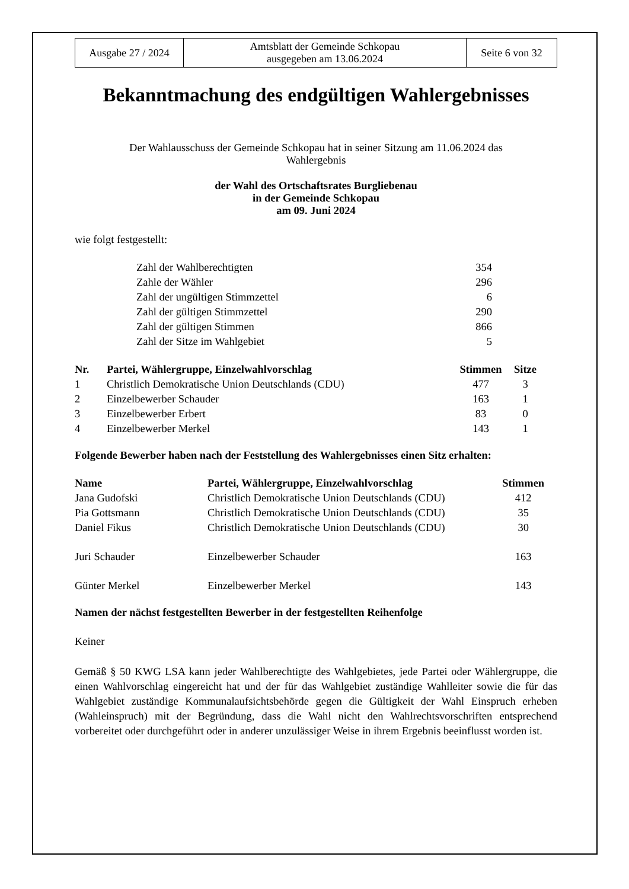| Ausgabe 27 / 2024 | Amtsblatt der Gemeinde Schkopau ausgegeben am 13.06.2024 | Seite 6 von 32 |
Bekanntmachung des endgültigen Wahlergebnisses
Der Wahlausschuss der Gemeinde Schkopau hat in seiner Sitzung am 11.06.2024 das
Wahlergebnis
der Wahl des Ortschaftsrates Burgliebenau
in der Gemeinde Schkopau
am 09. Juni 2024
wie folgt festgestellt:
| Zahl der Wahlberechtigten | 354 |
| Zahle der Wähler | 296 |
| Zahl der ungültigen Stimmzettel | 6 |
| Zahl der gültigen Stimmzettel | 290 |
| Zahl der gültigen Stimmen | 866 |
| Zahl der Sitze im Wahlgebiet | 5 |
| Nr. | Partei, Wählergruppe, Einzelwahlvorschlag | Stimmen | Sitze |
| --- | --- | --- | --- |
| 1 | Christlich Demokratische Union Deutschlands (CDU) | 477 | 3 |
| 2 | Einzelbewerber Schauder | 163 | 1 |
| 3 | Einzelbewerber Erbert | 83 | 0 |
| 4 | Einzelbewerber Merkel | 143 | 1 |
Folgende Bewerber haben nach der Feststellung des Wahlergebnisses einen Sitz erhalten:
| Name | Partei, Wählergruppe, Einzelwahlvorschlag | Stimmen |
| --- | --- | --- |
| Jana Gudofski | Christlich Demokratische Union Deutschlands (CDU) | 412 |
| Pia Gottsmann | Christlich Demokratische Union Deutschlands (CDU) | 35 |
| Daniel Fikus | Christlich Demokratische Union Deutschlands (CDU) | 30 |
| Juri Schauder | Einzelbewerber Schauder | 163 |
| Günter Merkel | Einzelbewerber Merkel | 143 |
Namen der nächst festgestellten Bewerber in der festgestellten Reihenfolge
Keiner
Gemäß § 50 KWG LSA kann jeder Wahlberechtigte des Wahlgebietes, jede Partei oder Wählergruppe, die einen Wahlvorschlag eingereicht hat und der für das Wahlgebiet zuständige Wahlleiter sowie die für das Wahlgebiet zuständige Kommunalaufsichtsbehörde gegen die Gültigkeit der Wahl Einspruch erheben (Wahleinspruch) mit der Begründung, dass die Wahl nicht den Wahlrechtsvorschriften entsprechend vorbereitet oder durchgeführt oder in anderer unzulässiger Weise in ihrem Ergebnis beeinflusst worden ist.